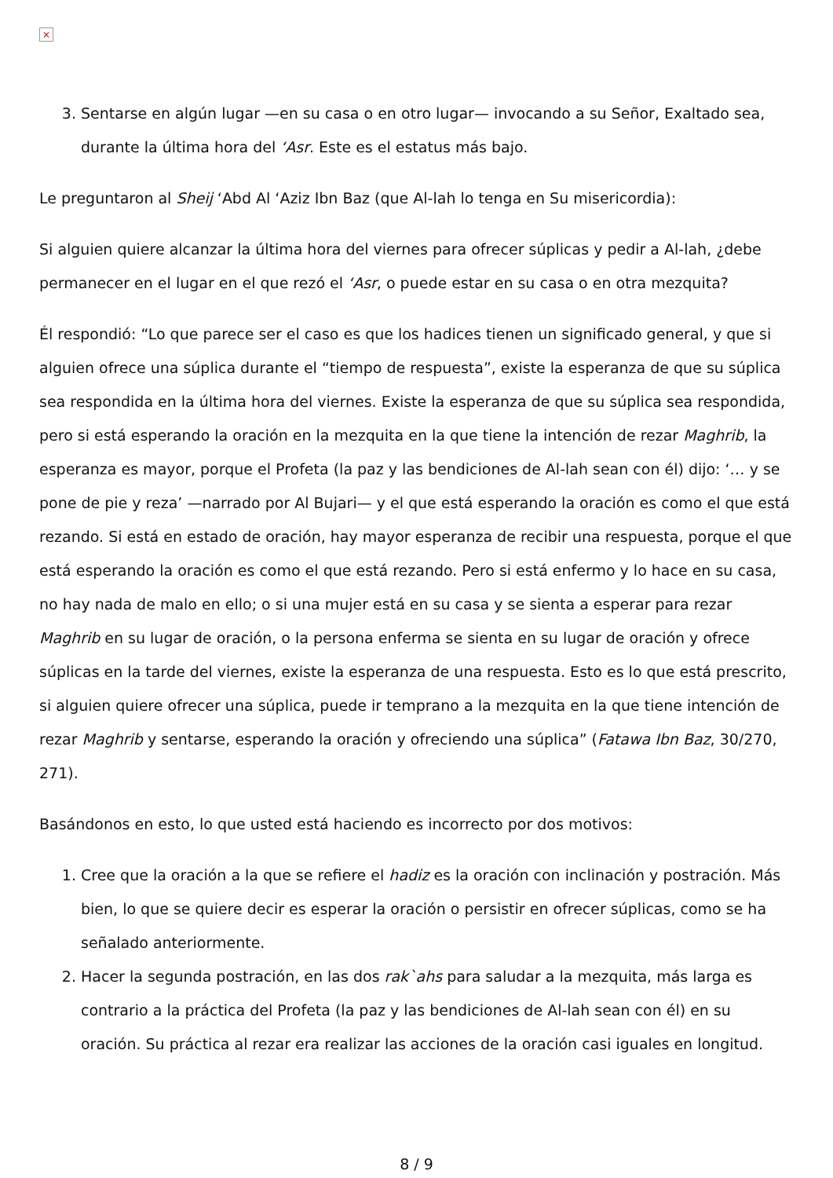×
3. Sentarse en algún lugar —en su casa o en otro lugar— invocando a su Señor, Exaltado sea, durante la última hora del ‘Asr. Este es el estatus más bajo.
Le preguntaron al Sheij ‘Abd Al ‘Aziz Ibn Baz (que Al-lah lo tenga en Su misericordia):
Si alguien quiere alcanzar la última hora del viernes para ofrecer súplicas y pedir a Al-lah, ¿debe permanecer en el lugar en el que rezó el ‘Asr, o puede estar en su casa o en otra mezquita?
Él respondió: “Lo que parece ser el caso es que los hadices tienen un significado general, y que si alguien ofrece una súplica durante el “tiempo de respuesta”, existe la esperanza de que su súplica sea respondida en la última hora del viernes. Existe la esperanza de que su súplica sea respondida, pero si está esperando la oración en la mezquita en la que tiene la intención de rezar Maghrib, la esperanza es mayor, porque el Profeta (la paz y las bendiciones de Al-lah sean con él) dijo: ‘… y se pone de pie y reza’ —narrado por Al Bujari— y el que está esperando la oración es como el que está rezando. Si está en estado de oración, hay mayor esperanza de recibir una respuesta, porque el que está esperando la oración es como el que está rezando. Pero si está enfermo y lo hace en su casa, no hay nada de malo en ello; o si una mujer está en su casa y se sienta a esperar para rezar Maghrib en su lugar de oración, o la persona enferma se sienta en su lugar de oración y ofrece súplicas en la tarde del viernes, existe la esperanza de una respuesta. Esto es lo que está prescrito, si alguien quiere ofrecer una súplica, puede ir temprano a la mezquita en la que tiene intención de rezar Maghrib y sentarse, esperando la oración y ofreciendo una súplica” (Fatawa Ibn Baz, 30/270, 271).
Basándonos en esto, lo que usted está haciendo es incorrecto por dos motivos:
1. Cree que la oración a la que se refiere el hadiz es la oración con inclinación y postración. Más bien, lo que se quiere decir es esperar la oración o persistir en ofrecer súplicas, como se ha señalado anteriormente.
2. Hacer la segunda postración, en las dos rak`ahs para saludar a la mezquita, más larga es contrario a la práctica del Profeta (la paz y las bendiciones de Al-lah sean con él) en su oración. Su práctica al rezar era realizar las acciones de la oración casi iguales en longitud.
8 / 9